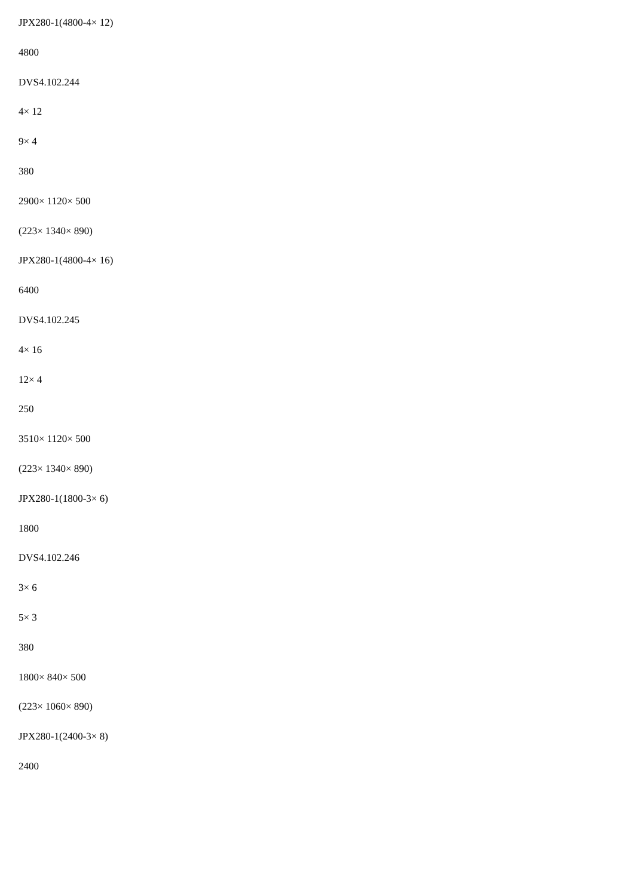JPX280-1(4800-4× 12)
4800
DVS4.102.244
4× 12
9× 4
380
2900× 1120× 500
(223× 1340× 890)
JPX280-1(4800-4× 16)
6400
DVS4.102.245
4× 16
12× 4
250
3510× 1120× 500
(223× 1340× 890)
JPX280-1(1800-3× 6)
1800
DVS4.102.246
3× 6
5× 3
380
1800× 840× 500
(223× 1060× 890)
JPX280-1(2400-3× 8)
2400